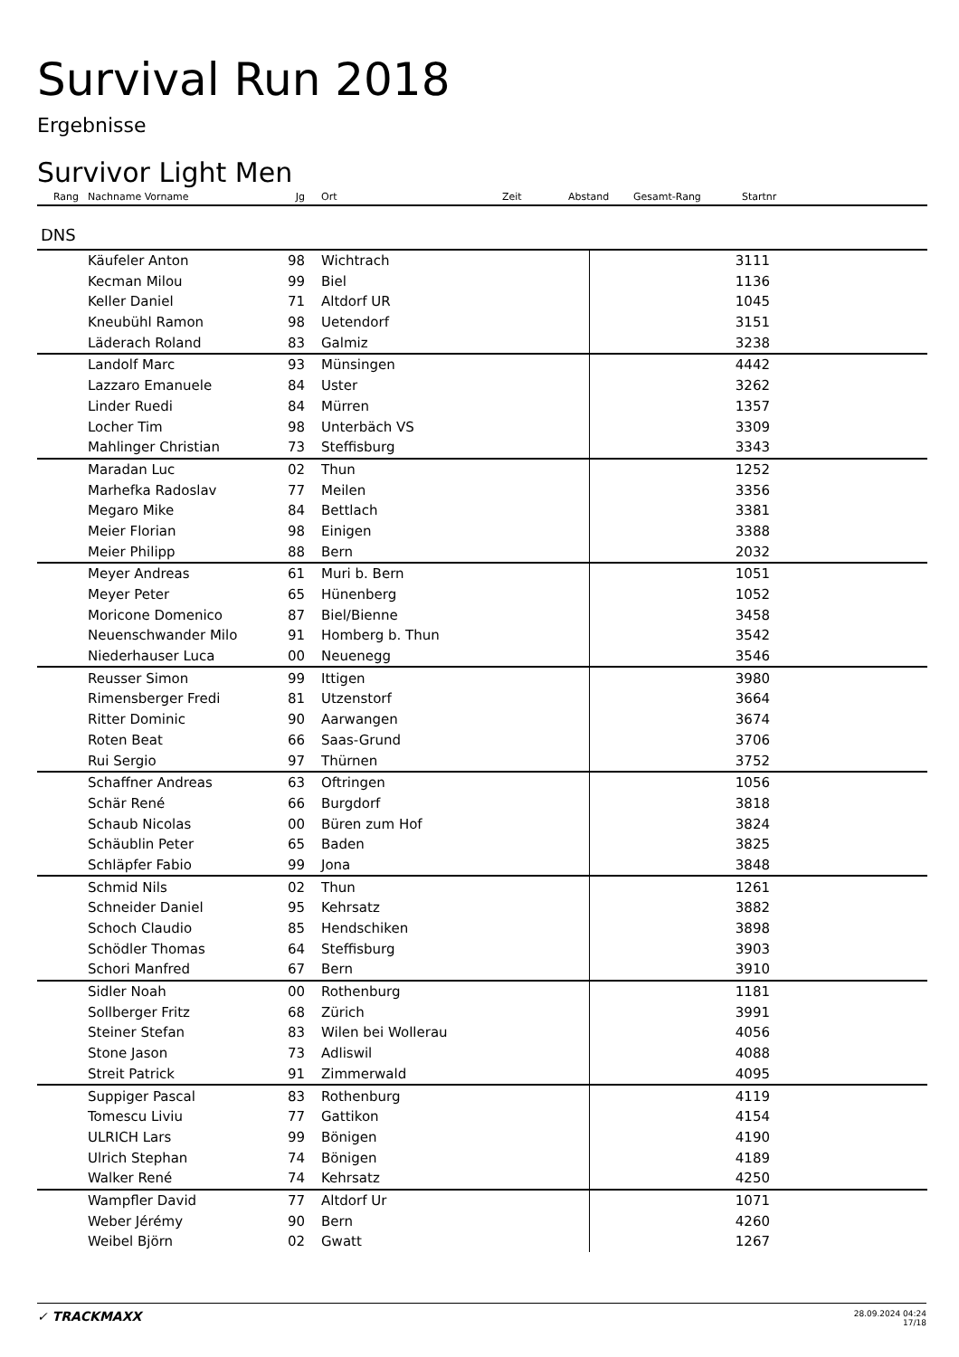Survival Run 2018
Ergebnisse
Survivor Light Men
| Rang | Nachname Vorname | Jg | Ort | Zeit | Abstand | Gesamt-Rang | Startnr |
| --- | --- | --- | --- | --- | --- | --- | --- |
| DNS | | | | | | | |
| | Käufeler Anton | 98 | | Wichtrach | 3111 | | |
| | Kecman Milou | 99 | | Biel | 1136 | | |
| | Keller Daniel | 71 | | Altdorf UR | 1045 | | |
| | Kneubühl Ramon | 98 | | Uetendorf | 3151 | | |
| | Läderach Roland | 83 | | Galmiz | 3238 | | |
| | Landolf Marc | 93 | | Münsingen | 4442 | | |
| | Lazzaro Emanuele | 84 | | Uster | 3262 | | |
| | Linder Ruedi | 84 | | Mürren | 1357 | | |
| | Locher Tim | 98 | | Unterbäch VS | 3309 | | |
| | Mahlinger Christian | 73 | | Steffisburg | 3343 | | |
| | Maradan Luc | 02 | | Thun | 1252 | | |
| | Marhefka Radoslav | 77 | | Meilen | 3356 | | |
| | Megaro Mike | 84 | | Bettlach | 3381 | | |
| | Meier Florian | 98 | | Einigen | 3388 | | |
| | Meier Philipp | 88 | | Bern | 2032 | | |
| | Meyer Andreas | 61 | | Muri b. Bern | 1051 | | |
| | Meyer Peter | 65 | | Hünenberg | 1052 | | |
| | Moricone Domenico | 87 | | Biel/Bienne | 3458 | | |
| | Neuenschwander Milo | 91 | | Homberg b. Thun | 3542 | | |
| | Niederhauser Luca | 00 | | Neuenegg | 3546 | | |
| | Reusser Simon | 99 | | Ittigen | 3980 | | |
| | Rimensberger Fredi | 81 | | Utzenstorf | 3664 | | |
| | Ritter Dominic | 90 | | Aarwangen | 3674 | | |
| | Roten Beat | 66 | | Saas-Grund | 3706 | | |
| | Rui Sergio | 97 | | Thürnen | 3752 | | |
| | Schaffner Andreas | 63 | | Oftringen | 1056 | | |
| | Schär René | 66 | | Burgdorf | 3818 | | |
| | Schaub Nicolas | 00 | | Büren zum Hof | 3824 | | |
| | Schäublin Peter | 65 | | Baden | 3825 | | |
| | Schläpfer Fabio | 99 | | Jona | 3848 | | |
| | Schmid Nils | 02 | | Thun | 1261 | | |
| | Schneider Daniel | 95 | | Kehrsatz | 3882 | | |
| | Schoch Claudio | 85 | | Hendschiken | 3898 | | |
| | Schödler Thomas | 64 | | Steffisburg | 3903 | | |
| | Schori Manfred | 67 | | Bern | 3910 | | |
| | Sidler Noah | 00 | | Rothenburg | 1181 | | |
| | Sollberger Fritz | 68 | | Zürich | 3991 | | |
| | Steiner Stefan | 83 | | Wilen bei Wollerau | 4056 | | |
| | Stone Jason | 73 | | Adliswil | 4088 | | |
| | Streit Patrick | 91 | | Zimmerwald | 4095 | | |
| | Suppiger Pascal | 83 | | Rothenburg | 4119 | | |
| | Tomescu Liviu | 77 | | Gattikon | 4154 | | |
| | ULRICH Lars | 99 | | Bönigen | 4190 | | |
| | Ulrich Stephan | 74 | | Bönigen | 4189 | | |
| | Walker René | 74 | | Kehrsatz | 4250 | | |
| | Wampfler David | 77 | | Altdorf Ur | 1071 | | |
| | Weber Jérémy | 90 | | Bern | 4260 | | |
| | Weibel Björn | 02 | | Gwatt | 1267 | | |
✓ TRACKMAXX
28.09.2024 04:24
17/18